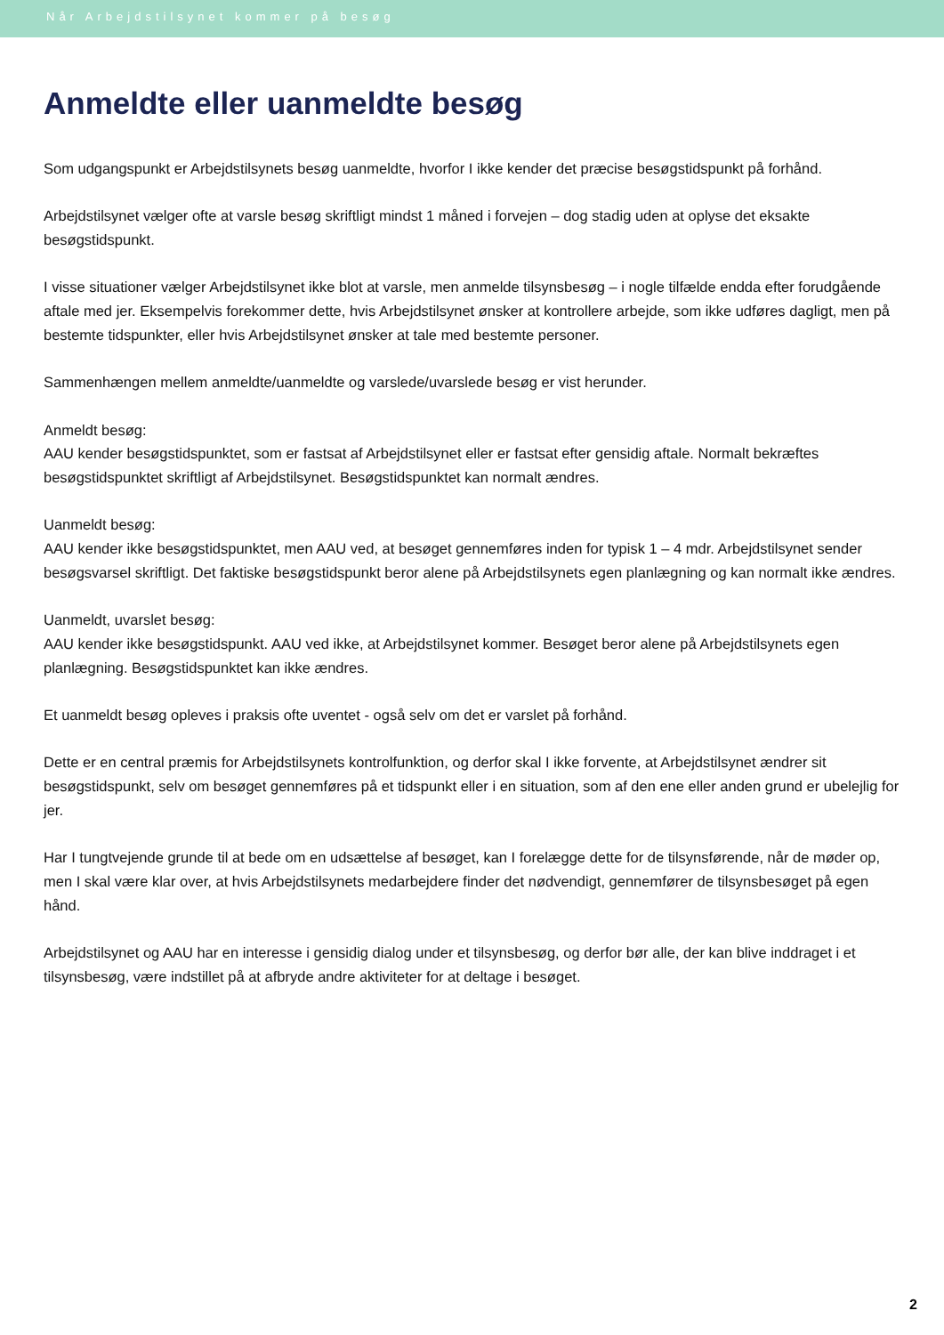Når Arbejdstilsynet kommer på besøg
Anmeldte eller uanmeldte besøg
Som udgangspunkt er Arbejdstilsynets besøg uanmeldte, hvorfor I ikke kender det præcise besøgstidspunkt på forhånd.
Arbejdstilsynet vælger ofte at varsle besøg skriftligt mindst 1 måned i forvejen – dog stadig uden at oplyse det eksakte besøgstidspunkt.
I visse situationer vælger Arbejdstilsynet ikke blot at varsle, men anmelde tilsynsbesøg – i nogle tilfælde endda efter forudgående aftale med jer. Eksempelvis forekommer dette, hvis Arbejdstilsynet ønsker at kontrollere arbejde, som ikke udføres dagligt, men på bestemte tidspunkter, eller hvis Arbejdstilsynet ønsker at tale med bestemte personer.
Sammenhængen mellem anmeldte/uanmeldte og varslede/uvarslede besøg er vist herunder.
Anmeldt besøg:
AAU kender besøgstidspunktet, som er fastsat af Arbejdstilsynet eller er fastsat efter gensidig aftale. Normalt bekræftes besøgstidspunktet skriftligt af Arbejdstilsynet. Besøgstidspunktet kan normalt ændres.
Uanmeldt besøg:
AAU kender ikke besøgstidspunktet, men AAU ved, at besøget gennemføres inden for typisk 1 – 4 mdr. Arbejdstilsynet sender besøgsvarsel skriftligt. Det faktiske besøgstidspunkt beror alene på Arbejdstilsynets egen planlægning og kan normalt ikke ændres.
Uanmeldt, uvarslet besøg:
AAU kender ikke besøgstidspunkt. AAU ved ikke, at Arbejdstilsynet kommer. Besøget beror alene på Arbejdstilsynets egen planlægning. Besøgstidspunktet kan ikke ændres.
Et uanmeldt besøg opleves i praksis ofte uventet - også selv om det er varslet på forhånd.
Dette er en central præmis for Arbejdstilsynets kontrolfunktion, og derfor skal I ikke forvente, at Arbejdstilsynet ændrer sit besøgstidspunkt, selv om besøget gennemføres på et tidspunkt eller i en situation, som af den ene eller anden grund er ubelejlig for jer.
Har I tungtvejende grunde til at bede om en udsættelse af besøget, kan I forelægge dette for de tilsynsførende, når de møder op, men I skal være klar over, at hvis Arbejdstilsynets medarbejdere finder det nødvendigt, gennemfører de tilsynsbesøget på egen hånd.
Arbejdstilsynet og AAU har en interesse i gensidig dialog under et tilsynsbesøg, og derfor bør alle, der kan blive inddraget i et tilsynsbesøg, være indstillet på at afbryde andre aktiviteter for at deltage i besøget.
2